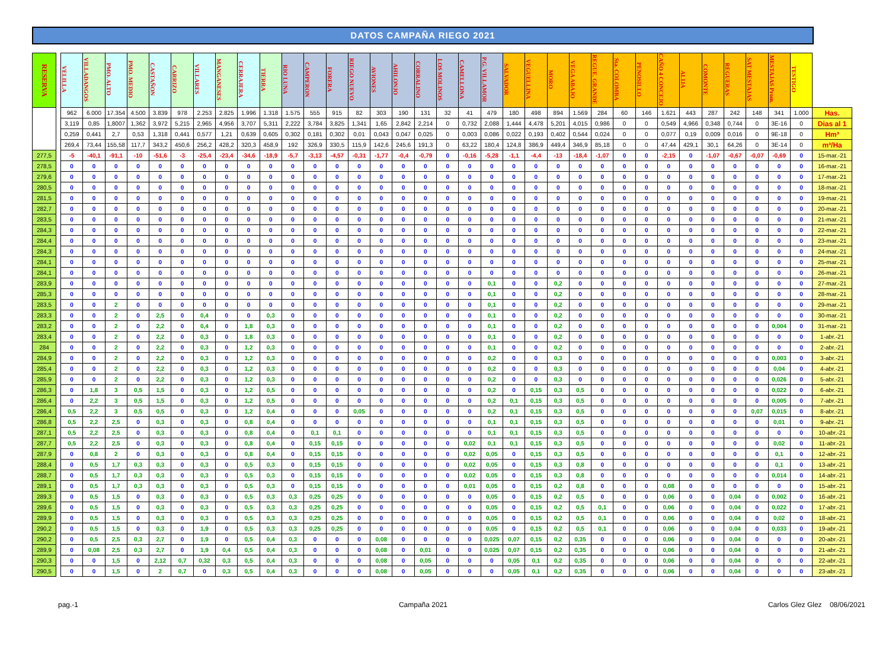DATOS CAMPAÑA RIEGO 2021
| RESERVA | | VELILLA | VILLADANGOS | PMO. ALTO | PMO. MEDIO | CASTAÑON | CARRIZO | VILLARES | MANGANESES | CERRAJERA | TIERRA | RIO LUNA | CAMPERON | FORERA | RIEGO NUEVO | AVIONES | AHILONJO | CORRALINO | LOS MOLINOS | CAMELLONA | P.G. VILLAMOR | SALVADOR | VEGUELLINA | MORO | VEGA ABAJO | REGUE. GRANDE | Sta. COLOMBA | PENOSILLO | CAÑO 4 CONCEJO | ALIJA | COMONTE | REGUERAS | SAT MESTAJAS | MESTAJAS Prom. | TESTIGO | |
| --- | --- | --- | --- | --- | --- | --- | --- | --- | --- | --- | --- | --- | --- | --- | --- | --- | --- | --- | --- | --- | --- | --- | --- | --- | --- | --- | --- | --- | --- | --- | --- | --- | --- | --- | --- | --- |
| | | 962 | 6.000 | 17.354 | 4.500 | 3.839 | 978 | 2.253 | 2.825 | 1.996 | 1.318 | 1.575 | 555 | 915 | 82 | 303 | 190 | 131 | 32 | 41 | 479 | 180 | 498 | 894 | 1.569 | 284 | 60 | 146 | 1.621 | 443 | 287 | 242 | 148 | 341 | 1.000 | Has. |
| | | 3,119 | 0,85 | 1,8007 | 1,362 | 3,972 | 5,215 | 2,965 | 4,956 | 3,707 | 5,311 | 2,222 | 3,784 | 3,825 | 1,341 | 1,65 | 2,842 | 2,214 | 0 | 0,732 | 2,088 | 1,444 | 4,478 | 5,201 | 4,015 | 0,986 | 0 | 0 | 0,549 | 4,966 | 0,348 | 0,744 | 0 | 3E-16 | 0 | Dias al 1 |
| | | 0,259 | 0,441 | 2,7 | 0,53 | 1,318 | 0,441 | 0,577 | 1,21 | 0,639 | 0,605 | 0,302 | 0,181 | 0,302 | 0,01 | 0,043 | 0,047 | 0,025 | 0 | 0,003 | 0,086 | 0,022 | 0,193 | 0,402 | 0,544 | 0,024 | 0 | 0 | 0,077 | 0,19 | 0,009 | 0,016 | 0 | 9E-18 | 0 | Hm³ |
| | | 269,4 | 73,44 | 155,58 | 117,7 | 343,2 | 450,6 | 256,2 | 428,2 | 320,3 | 458,9 | 192 | 326,9 | 330,5 | 115,9 | 142,6 | 245,6 | 191,3 | 0 | 63,22 | 180,4 | 124,8 | 386,9 | 449,4 | 346,9 | 85,18 | 0 | 0 | 47,44 | 429,1 | 30,1 | 64,26 | 0 | 3E-14 | 0 | m³/Ha |
| 277,5 | | -5 | -40,1 | -91,1 | -10 | -51,6 | -3 | -25,4 | -23,4 | -34,6 | -18,9 | -5,7 | -3,13 | -4,57 | -0,31 | -1,77 | -0,4 | -0,79 | 0 | -0,16 | -5,28 | -1,1 | -4,4 | -13 | -18,4 | -1,07 | 0 | 0 | -2,15 | 0 | -1,07 | -0,67 | -0,07 | -0,69 | 0 | 15-mar.-21 |
| 278,5 | | 0 | 0 | 0 | 0 | 0 | 0 | 0 | 0 | 0 | 0 | 0 | 0 | 0 | 0 | 0 | 0 | 0 | 0 | 0 | 0 | 0 | 0 | 0 | 0 | 0 | 0 | 0 | 0 | 0 | 0 | 0 | 0 | 0 | 0 | 16-mar.-21 |
| 279,6 | | 0 | 0 | 0 | 0 | 0 | 0 | 0 | 0 | 0 | 0 | 0 | 0 | 0 | 0 | 0 | 0 | 0 | 0 | 0 | 0 | 0 | 0 | 0 | 0 | 0 | 0 | 0 | 0 | 0 | 0 | 0 | 0 | 0 | 0 | 17-mar.-21 |
| 280,5 | | 0 | 0 | 0 | 0 | 0 | 0 | 0 | 0 | 0 | 0 | 0 | 0 | 0 | 0 | 0 | 0 | 0 | 0 | 0 | 0 | 0 | 0 | 0 | 0 | 0 | 0 | 0 | 0 | 0 | 0 | 0 | 0 | 0 | 0 | 18-mar.-21 |
| 281,5 | | 0 | 0 | 0 | 0 | 0 | 0 | 0 | 0 | 0 | 0 | 0 | 0 | 0 | 0 | 0 | 0 | 0 | 0 | 0 | 0 | 0 | 0 | 0 | 0 | 0 | 0 | 0 | 0 | 0 | 0 | 0 | 0 | 0 | 0 | 19-mar.-21 |
| 282,7 | | 0 | 0 | 0 | 0 | 0 | 0 | 0 | 0 | 0 | 0 | 0 | 0 | 0 | 0 | 0 | 0 | 0 | 0 | 0 | 0 | 0 | 0 | 0 | 0 | 0 | 0 | 0 | 0 | 0 | 0 | 0 | 0 | 0 | 0 | 20-mar.-21 |
| 283,5 | | 0 | 0 | 0 | 0 | 0 | 0 | 0 | 0 | 0 | 0 | 0 | 0 | 0 | 0 | 0 | 0 | 0 | 0 | 0 | 0 | 0 | 0 | 0 | 0 | 0 | 0 | 0 | 0 | 0 | 0 | 0 | 0 | 0 | 0 | 21-mar.-21 |
| 284,3 | | 0 | 0 | 0 | 0 | 0 | 0 | 0 | 0 | 0 | 0 | 0 | 0 | 0 | 0 | 0 | 0 | 0 | 0 | 0 | 0 | 0 | 0 | 0 | 0 | 0 | 0 | 0 | 0 | 0 | 0 | 0 | 0 | 0 | 0 | 22-mar.-21 |
| 284,4 | | 0 | 0 | 0 | 0 | 0 | 0 | 0 | 0 | 0 | 0 | 0 | 0 | 0 | 0 | 0 | 0 | 0 | 0 | 0 | 0 | 0 | 0 | 0 | 0 | 0 | 0 | 0 | 0 | 0 | 0 | 0 | 0 | 0 | 0 | 23-mar.-21 |
| 284,3 | | 0 | 0 | 0 | 0 | 0 | 0 | 0 | 0 | 0 | 0 | 0 | 0 | 0 | 0 | 0 | 0 | 0 | 0 | 0 | 0 | 0 | 0 | 0 | 0 | 0 | 0 | 0 | 0 | 0 | 0 | 0 | 0 | 0 | 0 | 24-mar.-21 |
| 284,1 | | 0 | 0 | 0 | 0 | 0 | 0 | 0 | 0 | 0 | 0 | 0 | 0 | 0 | 0 | 0 | 0 | 0 | 0 | 0 | 0 | 0 | 0 | 0 | 0 | 0 | 0 | 0 | 0 | 0 | 0 | 0 | 0 | 0 | 0 | 25-mar.-21 |
| 284,1 | | 0 | 0 | 0 | 0 | 0 | 0 | 0 | 0 | 0 | 0 | 0 | 0 | 0 | 0 | 0 | 0 | 0 | 0 | 0 | 0 | 0 | 0 | 0 | 0 | 0 | 0 | 0 | 0 | 0 | 0 | 0 | 0 | 0 | 0 | 26-mar.-21 |
| 283,9 | | 0 | 0 | 0 | 0 | 0 | 0 | 0 | 0 | 0 | 0 | 0 | 0 | 0 | 0 | 0 | 0 | 0 | 0 | 0 | 0,1 | 0 | 0 | 0,2 | 0 | 0 | 0 | 0 | 0 | 0 | 0 | 0 | 0 | 0 | 0 | 27-mar.-21 |
| 285,3 | | 0 | 0 | 0 | 0 | 0 | 0 | 0 | 0 | 0 | 0 | 0 | 0 | 0 | 0 | 0 | 0 | 0 | 0 | 0 | 0,1 | 0 | 0 | 0,2 | 0 | 0 | 0 | 0 | 0 | 0 | 0 | 0 | 0 | 0 | 0 | 28-mar.-21 |
| 283,5 | | 0 | 0 | 2 | 0 | 0 | 0 | 0 | 0 | 0 | 0 | 0 | 0 | 0 | 0 | 0 | 0 | 0 | 0 | 0 | 0,1 | 0 | 0 | 0,2 | 0 | 0 | 0 | 0 | 0 | 0 | 0 | 0 | 0 | 0 | 0 | 29-mar.-21 |
| 283,3 | | 0 | 0 | 2 | 0 | 2,5 | 0 | 0,4 | 0 | 0 | 0,3 | 0 | 0 | 0 | 0 | 0 | 0 | 0 | 0 | 0 | 0,1 | 0 | 0 | 0,2 | 0 | 0 | 0 | 0 | 0 | 0 | 0 | 0 | 0 | 0 | 0 | 30-mar.-21 |
| 283,2 | | 0 | 0 | 2 | 0 | 2,2 | 0 | 0,4 | 0 | 1,8 | 0,3 | 0 | 0 | 0 | 0 | 0 | 0 | 0 | 0 | 0 | 0,1 | 0 | 0 | 0,2 | 0 | 0 | 0 | 0 | 0 | 0 | 0 | 0 | 0 | 0,004 | 0 | 31-mar.-21 |
| 283,4 | | 0 | 0 | 2 | 0 | 2,2 | 0 | 0,3 | 0 | 1,8 | 0,3 | 0 | 0 | 0 | 0 | 0 | 0 | 0 | 0 | 0 | 0,1 | 0 | 0 | 0,2 | 0 | 0 | 0 | 0 | 0 | 0 | 0 | 0 | 0 | 0 | 0 | 1-abr.-21 |
| 284 | | 0 | 0 | 2 | 0 | 2,2 | 0 | 0,3 | 0 | 1,2 | 0,3 | 0 | 0 | 0 | 0 | 0 | 0 | 0 | 0 | 0 | 0,1 | 0 | 0 | 0,2 | 0 | 0 | 0 | 0 | 0 | 0 | 0 | 0 | 0 | 0 | 0 | 2-abr.-21 |
| 284,9 | | 0 | 0 | 2 | 0 | 2,2 | 0 | 0,3 | 0 | 1,2 | 0,3 | 0 | 0 | 0 | 0 | 0 | 0 | 0 | 0 | 0 | 0,2 | 0 | 0 | 0,3 | 0 | 0 | 0 | 0 | 0 | 0 | 0 | 0 | 0 | 0,003 | 0 | 3-abr.-21 |
| 285,4 | | 0 | 0 | 2 | 0 | 2,2 | 0 | 0,3 | 0 | 1,2 | 0,3 | 0 | 0 | 0 | 0 | 0 | 0 | 0 | 0 | 0 | 0,2 | 0 | 0 | 0,3 | 0 | 0 | 0 | 0 | 0 | 0 | 0 | 0 | 0 | 0,04 | 0 | 4-abr.-21 |
| 285,9 | | 0 | 0 | 2 | 0 | 2,2 | 0 | 0,3 | 0 | 1,2 | 0,3 | 0 | 0 | 0 | 0 | 0 | 0 | 0 | 0 | 0 | 0,2 | 0 | 0 | 0,3 | 0 | 0 | 0 | 0 | 0 | 0 | 0 | 0 | 0 | 0,026 | 0 | 5-abr.-21 |
| 286,3 | | 0 | 1,8 | 3 | 0,5 | 1,5 | 0 | 0,3 | 0 | 1,2 | 0,5 | 0 | 0 | 0 | 0 | 0 | 0 | 0 | 0 | 0 | 0,2 | 0 | 0,15 | 0,3 | 0,5 | 0 | 0 | 0 | 0 | 0 | 0 | 0 | 0 | 0,022 | 0 | 6-abr.-21 |
| 286,4 | | 0 | 2,2 | 3 | 0,5 | 1,5 | 0 | 0,3 | 0 | 1,2 | 0,5 | 0 | 0 | 0 | 0 | 0 | 0 | 0 | 0 | 0 | 0,2 | 0,1 | 0,15 | 0,3 | 0,5 | 0 | 0 | 0 | 0 | 0 | 0 | 0 | 0 | 0,005 | 0 | 7-abr.-21 |
| 286,4 | | 0,5 | 2,2 | 3 | 0,5 | 0,5 | 0 | 0,3 | 0 | 1,2 | 0,4 | 0 | 0 | 0 | 0,05 | 0 | 0 | 0 | 0 | 0 | 0,2 | 0,1 | 0,15 | 0,3 | 0,5 | 0 | 0 | 0 | 0 | 0 | 0 | 0 | 0,07 | 0,015 | 0 | 8-abr.-21 |
| 286,8 | | 0,5 | 2,2 | 2,5 | 0 | 0,3 | 0 | 0,3 | 0 | 0,8 | 0,4 | 0 | 0 | 0 | 0 | 0 | 0 | 0 | 0 | 0 | 0,1 | 0,1 | 0,15 | 0,3 | 0,5 | 0 | 0 | 0 | 0 | 0 | 0 | 0 | 0 | 0,01 | 0 | 9-abr.-21 |
| 287,1 | | 0,5 | 2,2 | 2,5 | 0 | 0,3 | 0 | 0,3 | 0 | 0,8 | 0,4 | 0 | 0,1 | 0,1 | 0 | 0 | 0 | 0 | 0 | 0 | 0,1 | 0,1 | 0,15 | 0,3 | 0,5 | 0 | 0 | 0 | 0 | 0 | 0 | 0 | 0 | 0 | 0 | 10-abr.-21 |
| 287,7 | | 0,5 | 2,2 | 2,5 | 0 | 0,3 | 0 | 0,3 | 0 | 0,8 | 0,4 | 0 | 0,15 | 0,15 | 0 | 0 | 0 | 0 | 0 | 0,02 | 0,1 | 0,1 | 0,15 | 0,3 | 0,5 | 0 | 0 | 0 | 0 | 0 | 0 | 0 | 0 | 0,02 | 0 | 11-abr.-21 |
| 287,9 | | 0 | 0,8 | 2 | 0 | 0,3 | 0 | 0,3 | 0 | 0,8 | 0,4 | 0 | 0,15 | 0,15 | 0 | 0 | 0 | 0 | 0 | 0,02 | 0,05 | 0 | 0,15 | 0,3 | 0,5 | 0 | 0 | 0 | 0 | 0 | 0 | 0 | 0 | 0,1 | 0 | 12-abr.-21 |
| 288,4 | | 0 | 0,5 | 1,7 | 0,3 | 0,3 | 0 | 0,3 | 0 | 0,5 | 0,3 | 0 | 0,15 | 0,15 | 0 | 0 | 0 | 0 | 0 | 0,02 | 0,05 | 0 | 0,15 | 0,3 | 0,8 | 0 | 0 | 0 | 0 | 0 | 0 | 0 | 0 | 0,1 | 0 | 13-abr.-21 |
| 288,7 | | 0 | 0,5 | 1,7 | 0,3 | 0,3 | 0 | 0,3 | 0 | 0,5 | 0,3 | 0 | 0,15 | 0,15 | 0 | 0 | 0 | 0 | 0 | 0,02 | 0,05 | 0 | 0,15 | 0,3 | 0,8 | 0 | 0 | 0 | 0 | 0 | 0 | 0 | 0 | 0,014 | 0 | 14-abr.-21 |
| 289,1 | | 0 | 0,5 | 1,7 | 0,3 | 0,3 | 0 | 0,3 | 0 | 0,5 | 0,3 | 0 | 0,15 | 0,15 | 0 | 0 | 0 | 0 | 0 | 0,01 | 0,05 | 0 | 0,15 | 0,2 | 0,8 | 0 | 0 | 0 | 0,08 | 0 | 0 | 0 | 0 | 0 | 0 | 15-abr.-21 |
| 289,3 | | 0 | 0,5 | 1,5 | 0 | 0,3 | 0 | 0,3 | 0 | 0,5 | 0,3 | 0,3 | 0,25 | 0,25 | 0 | 0 | 0 | 0 | 0 | 0 | 0,05 | 0 | 0,15 | 0,2 | 0,5 | 0 | 0 | 0 | 0,06 | 0 | 0 | 0,04 | 0 | 0,002 | 0 | 16-abr.-21 |
| 289,6 | | 0 | 0,5 | 1,5 | 0 | 0,3 | 0 | 0,3 | 0 | 0,5 | 0,3 | 0,3 | 0,25 | 0,25 | 0 | 0 | 0 | 0 | 0 | 0 | 0,05 | 0 | 0,15 | 0,2 | 0,5 | 0,1 | 0 | 0 | 0,06 | 0 | 0 | 0,04 | 0 | 0,022 | 0 | 17-abr.-21 |
| 289,9 | | 0 | 0,5 | 1,5 | 0 | 0,3 | 0 | 0,3 | 0 | 0,5 | 0,3 | 0,3 | 0,25 | 0,25 | 0 | 0 | 0 | 0 | 0 | 0 | 0,05 | 0 | 0,15 | 0,2 | 0,5 | 0,1 | 0 | 0 | 0,06 | 0 | 0 | 0,04 | 0 | 0,02 | 0 | 18-abr.-21 |
| 290,2 | | 0 | 0,5 | 1,5 | 0 | 0,3 | 0 | 1,9 | 0 | 0,5 | 0,3 | 0,3 | 0,25 | 0,25 | 0 | 0 | 0 | 0 | 0 | 0 | 0,05 | 0 | 0,15 | 0,2 | 0,5 | 0,1 | 0 | 0 | 0,06 | 0 | 0 | 0,04 | 0 | 0,033 | 0 | 19-abr.-21 |
| 290,2 | | 0 | 0,5 | 2,5 | 0,3 | 2,7 | 0 | 1,9 | 0 | 0,5 | 0,4 | 0,3 | 0 | 0 | 0 | 0,08 | 0 | 0 | 0 | 0 | 0,025 | 0,07 | 0,15 | 0,2 | 0,35 | 0 | 0 | 0 | 0,06 | 0 | 0 | 0,04 | 0 | 0 | 0 | 20-abr.-21 |
| 289,9 | | 0 | 0,08 | 2,5 | 0,3 | 2,7 | 0 | 1,9 | 0,4 | 0,5 | 0,4 | 0,3 | 0 | 0 | 0 | 0,08 | 0 | 0,01 | 0 | 0 | 0,025 | 0,07 | 0,15 | 0,2 | 0,35 | 0 | 0 | 0 | 0,06 | 0 | 0 | 0,04 | 0 | 0 | 0 | 21-abr.-21 |
| 290,3 | | 0 | 0 | 1,5 | 0 | 2,12 | 0,7 | 0,32 | 0,3 | 0,5 | 0,4 | 0,3 | 0 | 0 | 0 | 0,08 | 0 | 0,05 | 0 | 0 | 0 | 0,05 | 0,1 | 0,2 | 0,35 | 0 | 0 | 0 | 0,06 | 0 | 0 | 0,04 | 0 | 0 | 0 | 22-abr.-21 |
| 290,5 | | 0 | 0 | 1,5 | 0 | 2 | 0,7 | 0 | 0,3 | 0,5 | 0,4 | 0,3 | 0 | 0 | 0 | 0,08 | 0 | 0,05 | 0 | 0 | 0 | 0,05 | 0,1 | 0,2 | 0,35 | 0 | 0 | 0 | 0,06 | 0 | 0 | 0,04 | 0 | 0 | 0 | 23-abr.-21 |
pag.-1 Campaña 2021 Carlos Glez Glez 08/06/2021